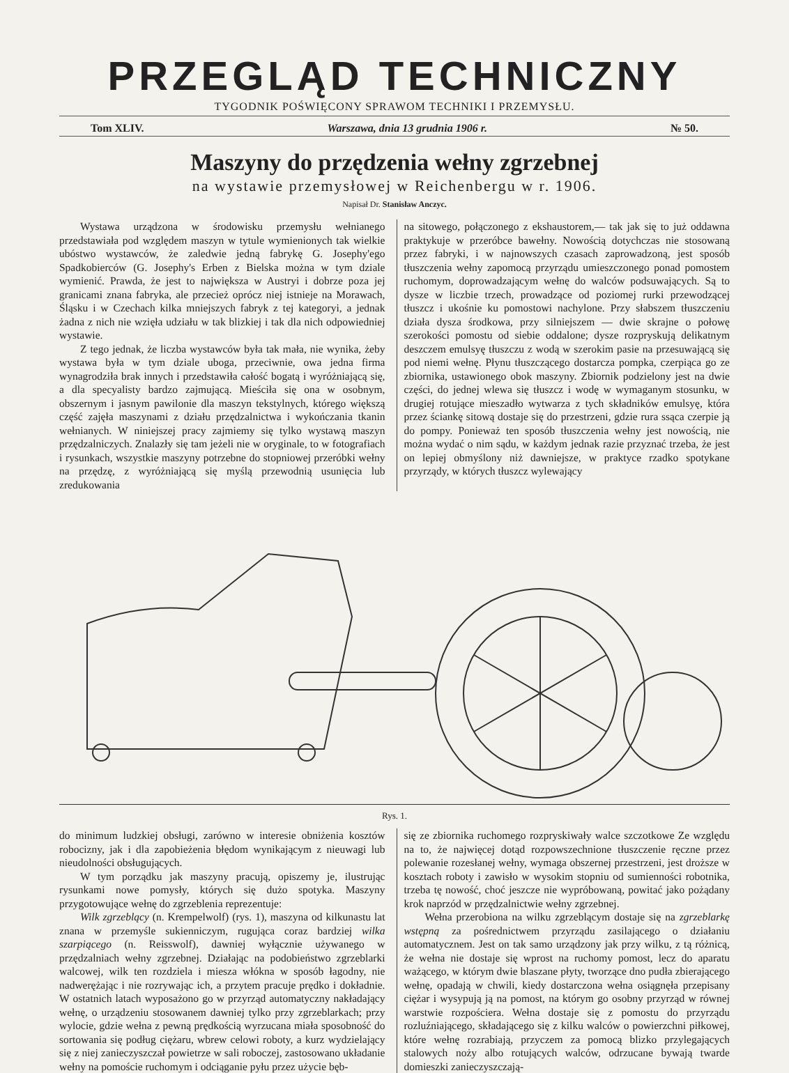PRZEGLĄD TECHNICZNY
TYGODNIK POŚWIĘCONY SPRAWOM TECHNIKI I PRZEMYSŁU.
Tom XLIV. Warszawa, dnia 13 grudnia 1906 r. № 50.
Maszyny do przędzenia wełny zgrzebnej
na wystawie przemysłowej w Reichenbergu w r. 1906.
Napisał Dr. Stanisław Anczyc.
Wystawa urządzona w środowisku przemysłu wełnianego przedstawiała pod względem maszyn w tytule wymienionych tak wielkie ubóstwo wystawców, że zaledwie jedną fabrykę G. Josephy'ego Spadkobierców (G. Josephy's Erben z Bielska można w tym dziale wymienić. Prawda, że jest to największa w Austryi i dobrze poza jej granicami znana fabryka, ale przecież oprócz niej istnieje na Morawach, Śląsku i w Czechach kilka mniejszych fabryk z tej kategoryi, a jednak żadna z nich nie wzięła udziału w tak blizkiej i tak dla nich odpowiedniej wystawie.
Z tego jednak, że liczba wystawców była tak mała, nie wynika, żeby wystawa była w tym dziale uboga, przeciwnie, owa jedna firma wynagrodziła brak innych i przedstawiła całość bogatą i wyróżniającą się, a dla specyalisty bardzo zajmującą. Mieściła się ona w osobnym, obszernym i jasnym pawilonie dla maszyn tekstylnych, którego większą część zajęła maszynami z działu przędzalnictwa i wykończania tkanin wełnianych. W niniejszej pracy zajmiemy się tylko wystawą maszyn przędzalniczych. Znalazły się tam jeżeli nie w oryginale, to w fotografiach i rysunkach, wszystkie maszyny potrzebne do stopniowej przeróbki wełny na przędzę, z wyróżniającą się myślą przewodnią usunięcia lub zredukowania
na sitowego, połączonego z ekshaustorem,— tak jak się to już oddawna praktykuje w przeróbce bawełny. Nowością dotychczas nie stosowaną przez fabryki, i w najnowszych czasach zaprowadzoną, jest sposób tłuszczenia wełny zapomocą przyrządu umieszczonego ponad pomostem ruchomym, doprowadzającym wełnę do walców podsuwających. Są to dysze w liczbie trzech, prowadzące od poziomej rurki przewodzącej tłuszcz i ukośnie ku pomostowi nachylone. Przy słabszem tłuszczeniu działa dysza środkowa, przy silniejszem — dwie skrajne o połowę szerokości pomostu od siebie oddalone; dysze rozpryskują delikatnym deszczem emulsyę tłuszczu z wodą w szerokim pasie na przesuwającą się pod niemi wełnę. Płynu tłuszczącego dostarcza pompka, czerpiąca go ze zbiornika, ustawionego obok maszyny. Zbiornik podzielony jest na dwie części, do jednej wlewa się tłuszcz i wodę w wymaganym stosunku, w drugiej rotujące mieszadło wytwarza z tych składników emulsyę, która przez ściankę sitową dostaje się do przestrzeni, gdzie rura ssąca czerpie ją do pompy. Ponieważ ten sposób tłuszczenia wełny jest nowością, nie można wydać o nim sądu, w każdym jednak razie przyznać trzeba, że jest on lepiej obmyślony niż dawniejsze, w praktyce rzadko spotykane przyrządy, w których tłuszcz wylewający
Rys. 1.
do minimum ludzkiej obsługi, zarówno w interesie obniżenia kosztów robocizny, jak i dla zapobieżenia błędom wynikającym z nieuwagi lub nieudolności obsługujących.
W tym porządku jak maszyny pracują, opiszemy je, ilustrując rysunkami nowe pomysły, których się dużo spotyka. Maszyny przygotowujące wełnę do zgrzeblenia reprezentuje:
Wilk zgrzeblący (n. Krempelwolf) (rys. 1), maszyna od kilkunastu lat znana w przemyśle sukienniczym, rugująca coraz bardziej wilka szarpiącego (n. Reisswolf), dawniej wyłącznie używanego w przędzalniach wełny zgrzebnej. Działając na podobieństwo zgrzeblarki walcowej, wilk ten rozdziela i miesza włókna w sposób łagodny, nie nadwerężając i nie rozrywając ich, a przytem pracuje prędko i dokładnie. W ostatnich latach wyposażono go w przyrząd automatyczny nakładający wełnę, o urządzeniu stosowanem dawniej tylko przy zgrzeblarkach; przy wylocie, gdzie wełna z pewną prędkością wyrzucana miała sposobność do sortowania się podług ciężaru, wbrew celowi roboty, a kurz wydzielający się z niej zanieczyszczał powietrze w sali roboczej, zastosowano układanie wełny na pomoście ruchomym i odciąganie pyłu przez użycie bęb-
się ze zbiornika ruchomego rozpryskiwały walce szczotkowe Ze względu na to, że najwięcej dotąd rozpowszechnione tłuszczenie ręczne przez polewanie rozesłanej wełny, wymaga obszernej przestrzeni, jest droższe w kosztach roboty i zawisło w wysokim stopniu od sumienności robotnika, trzeba tę nowość, choć jeszcze nie wypróbowaną, powitać jako pożądany krok naprzód w przędzalnictwie wełny zgrzebnej.
Wełna przerobiona na wilku zgrzeblącym dostaje się na zgrzeblarkę wstępną za pośrednictwem przyrządu zasilającego o działaniu automatycznem. Jest on tak samo urządzony jak przy wilku, z tą różnicą, że wełna nie dostaje się wprost na ruchomy pomost, lecz do aparatu ważącego, w którym dwie blaszane płyty, tworzące dno pudła zbierającego wełnę, opadają w chwili, kiedy dostarczona wełna osiągnęła przepisany ciężar i wysypują ją na pomost, na którym go osobny przyrząd w równej warstwie rozpościera. Wełna dostaje się z pomostu do przyrządu rozluźniającego, składającego się z kilku walców o powierzchni piłkowej, które wełnę rozrabiają, przyczem za pomocą blizko przylegających stalowych noży albo rotujących walców, odrzucane bywają twarde domieszki zanieczyszczają-